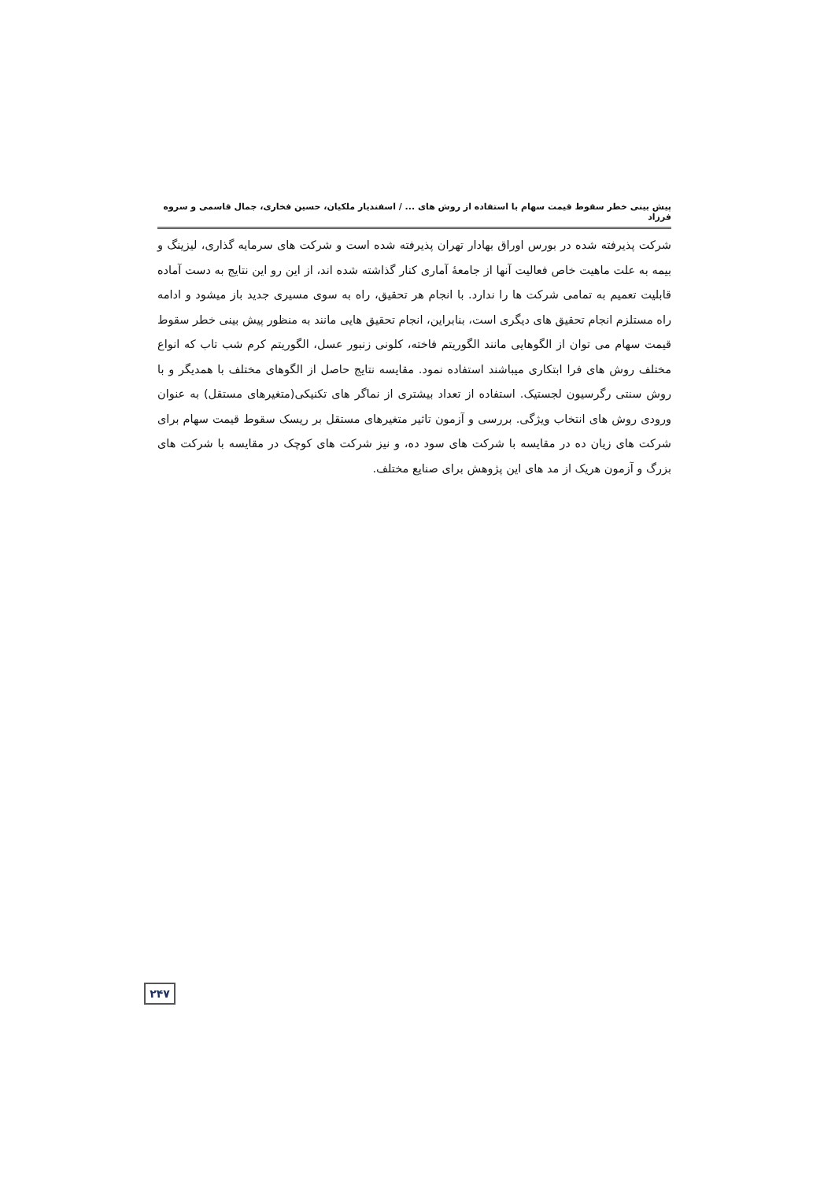پیش بینی خطر سقوط قیمت سهام با استفاده از روش های ... / اسفندیار ملکیان، حسین فخاری، جمال قاسمی و سروه فرزاد
شرکت پذیرفته شده در بورس اوراق بهادار تهران پذیرفته شده است و شرکت های سرمایه گذاری، لیزینگ و بیمه به علت ماهیت خاص فعالیت آنها از جامعهٔ آماری کنار گذاشته شده اند، از این رو این نتایج به دست آماده قابلیت تعمیم به تمامی شرکت ها را ندارد. با انجام هر تحقیق، راه به سوی مسیری جدید باز میشود و ادامه راه مستلزم انجام تحقیق های دیگری است، بنابراین، انجام تحقیق هایی مانند به منظور پیش بینی خطر سقوط قیمت سهام می توان از الگوهایی مانند الگوریتم فاخته، کلونی زنبور عسل، الگوریتم کرم شب تاب که انواع مختلف روش های فرا ابتکاری میباشند استفاده نمود. مقایسه نتایج حاصل از الگوهای مختلف با همدیگر و با روش سنتی رگرسیون لجستیک. استفاده از تعداد بیشتری از نماگر های تکنیکی(متغیرهای مستقل) به عنوان ورودی روش های انتخاب ویژگی. بررسی و آزمون تاثیر متغیرهای مستقل بر ریسک سقوط قیمت سهام برای شرکت های زیان ده در مقایسه با شرکت های سود ده، و نیز شرکت های کوچک در مقایسه با شرکت های بزرگ و آزمون هریک از مد های این پژوهش برای صنایع مختلف.
۲۴۷